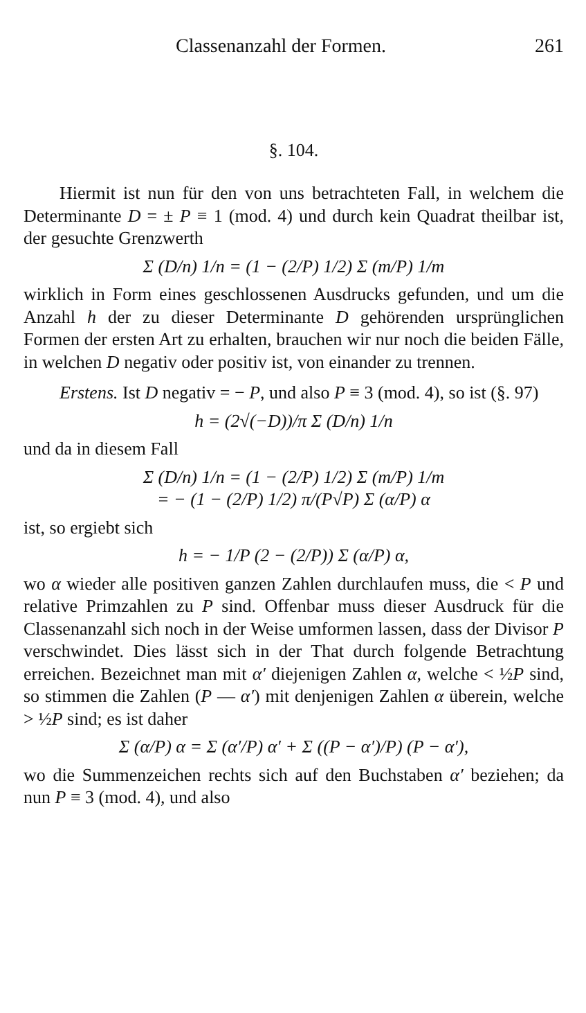Classenanzahl der Formen. 261
§. 104.
Hiermit ist nun für den von uns betrachteten Fall, in welchem die Determinante D = ± P ≡ 1 (mod. 4) und durch kein Quadrat theilbar ist, der gesuchte Grenzwerth
Σ (D/n) 1/n = (1 − (2/P) 1/2) Σ (m/P) 1/m
wirklich in Form eines geschlossenen Ausdrucks gefunden, und um die Anzahl h der zu dieser Determinante D gehörenden ursprünglichen Formen der ersten Art zu erhalten, brauchen wir nur noch die beiden Fälle, in welchen D negativ oder positiv ist, von einander zu trennen.
Erstens. Ist D negativ = − P, und also P ≡ 3 (mod. 4), so ist (§. 97)
h = (2√(−D))/π Σ (D/n) 1/n
und da in diesem Fall
Σ (D/n) 1/n = (1 − (2/P) 1/2) Σ (m/P) 1/m
= − (1 − (2/P) 1/2) π/(P√P) Σ (α/P) α
ist, so ergiebt sich
h = − 1/P (2 − (2/P)) Σ (α/P) α,
wo α wieder alle positiven ganzen Zahlen durchlaufen muss, die < P und relative Primzahlen zu P sind. Offenbar muss dieser Ausdruck für die Classenanzahl sich noch in der Weise umformen lassen, dass der Divisor P verschwindet. Dies lässt sich in der That durch folgende Betrachtung erreichen. Bezeichnet man mit α′ diejenigen Zahlen α, welche < ½P sind, so stimmen die Zahlen (P — α′) mit denjenigen Zahlen α überein, welche > ½P sind; es ist daher
Σ (α/P) α = Σ (α′/P) α′ + Σ ((P − α′)/P) (P − α′),
wo die Summenzeichen rechts sich auf den Buchstaben α′ beziehen; da nun P ≡ 3 (mod. 4), und also